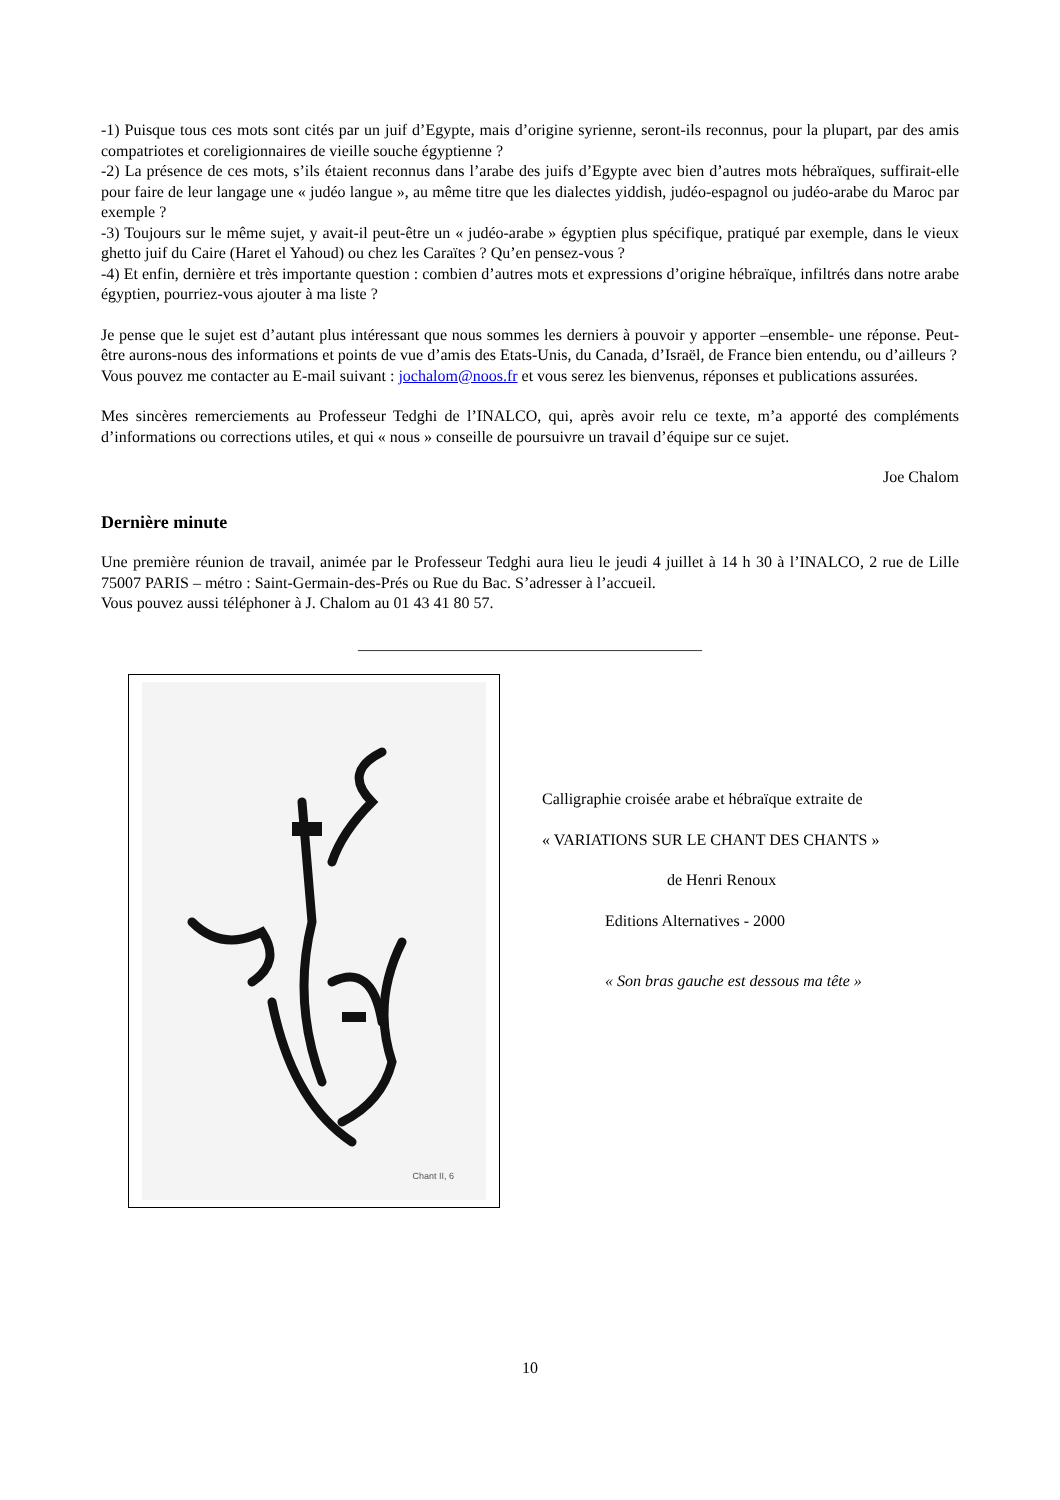-1) Puisque tous ces mots sont cités par un juif d’Egypte, mais d’origine syrienne, seront-ils reconnus, pour la plupart, par des amis compatriotes et coreligionnaires de vieille souche égyptienne ?
-2) La présence de ces mots, s’ils étaient reconnus dans l’arabe des juifs d’Egypte avec bien d’autres mots hébraïques, suffirait-elle pour faire de leur langage une « judéo langue », au même titre que les dialectes yiddish, judéo-espagnol ou judéo-arabe du Maroc par exemple ?
-3) Toujours sur le même sujet, y avait-il peut-être un « judéo-arabe » égyptien plus spécifique, pratiqué par exemple, dans le vieux ghetto juif du Caire (Haret el Yahoud) ou chez les Caraïtes ? Qu’en pensez-vous ?
-4) Et enfin, dernière et très importante question : combien d’autres mots et expressions d’origine hébraïque, infiltrés dans notre arabe égyptien, pourriez-vous ajouter à ma liste ?
Je pense que le sujet est d’autant plus intéressant que nous sommes les derniers à pouvoir y apporter –ensemble- une réponse. Peut-être aurons-nous des informations et points de vue d’amis des Etats-Unis, du Canada, d’Israël, de France bien entendu, ou d’ailleurs ?
Vous pouvez me contacter au E-mail suivant : jochalom@noos.fr et vous serez les bienvenus, réponses et publications assurées.
Mes sincères remerciements au Professeur Tedghi de l’INALCO, qui, après avoir relu ce texte, m’a apporté des compléments d’informations ou corrections utiles, et qui « nous » conseille de poursuivre un travail d’équipe sur ce sujet.
Joe Chalom
Dernière minute
Une première réunion de travail, animée par le Professeur Tedghi aura lieu le jeudi 4 juillet à 14 h 30 à l’INALCO, 2 rue de Lille 75007 PARIS – métro : Saint-Germain-des-Prés ou Rue du Bac. S’adresser à l’accueil.
Vous pouvez aussi téléphoner à J. Chalom au 01 43 41 80 57.
___________________________________________
Chant II, 6
Calligraphie croisée arabe et hébraïque extraite de
« VARIATIONS SUR LE CHANT DES CHANTS »
de Henri Renoux
Editions Alternatives - 2000
« Son bras gauche est dessous ma tête »
10